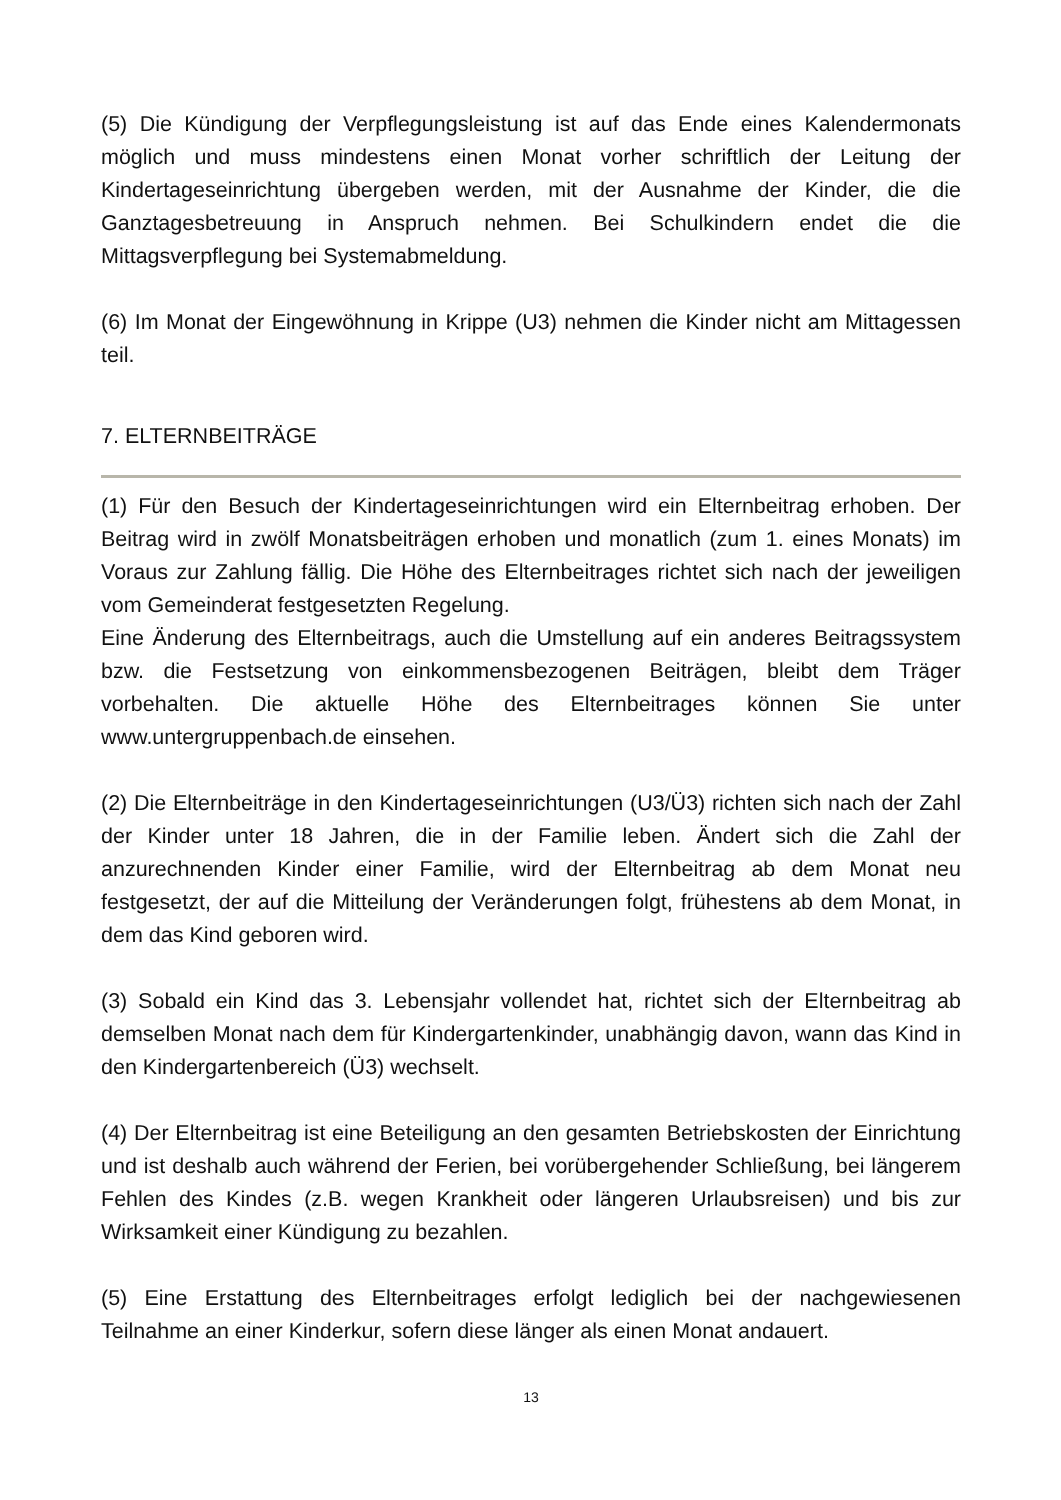(5) Die Kündigung der Verpflegungsleistung ist auf das Ende eines Kalendermonats möglich und muss mindestens einen Monat vorher schriftlich der Leitung der Kindertageseinrichtung übergeben werden, mit der Ausnahme der Kinder, die die Ganztagesbetreuung in Anspruch nehmen. Bei Schulkindern endet die die Mittagsverpflegung bei Systemabmeldung.
(6) Im Monat der Eingewöhnung in Krippe (U3) nehmen die Kinder nicht am Mittagessen teil.
7. ELTERNBEITRÄGE
(1) Für den Besuch der Kindertageseinrichtungen wird ein Elternbeitrag erhoben. Der Beitrag wird in zwölf Monatsbeiträgen erhoben und monatlich (zum 1. eines Monats) im Voraus zur Zahlung fällig. Die Höhe des Elternbeitrages richtet sich nach der jeweiligen vom Gemeinderat festgesetzten Regelung.
Eine Änderung des Elternbeitrags, auch die Umstellung auf ein anderes Beitragssystem bzw. die Festsetzung von einkommensbezogenen Beiträgen, bleibt dem Träger vorbehalten. Die aktuelle Höhe des Elternbeitrages können Sie unter www.untergruppenbach.de einsehen.
(2) Die Elternbeiträge in den Kindertageseinrichtungen (U3/Ü3) richten sich nach der Zahl der Kinder unter 18 Jahren, die in der Familie leben. Ändert sich die Zahl der anzurechnenden Kinder einer Familie, wird der Elternbeitrag ab dem Monat neu festgesetzt, der auf die Mitteilung der Veränderungen folgt, frühestens ab dem Monat, in dem das Kind geboren wird.
(3) Sobald ein Kind das 3. Lebensjahr vollendet hat, richtet sich der Elternbeitrag ab demselben Monat nach dem für Kindergartenkinder, unabhängig davon, wann das Kind in den Kindergartenbereich (Ü3) wechselt.
(4) Der Elternbeitrag ist eine Beteiligung an den gesamten Betriebskosten der Einrichtung und ist deshalb auch während der Ferien, bei vorübergehender Schließung, bei längerem Fehlen des Kindes (z.B. wegen Krankheit oder längeren Urlaubsreisen) und bis zur Wirksamkeit einer Kündigung zu bezahlen.
(5) Eine Erstattung des Elternbeitrages erfolgt lediglich bei der nachgewiesenen Teilnahme an einer Kinderkur, sofern diese länger als einen Monat andauert.
13